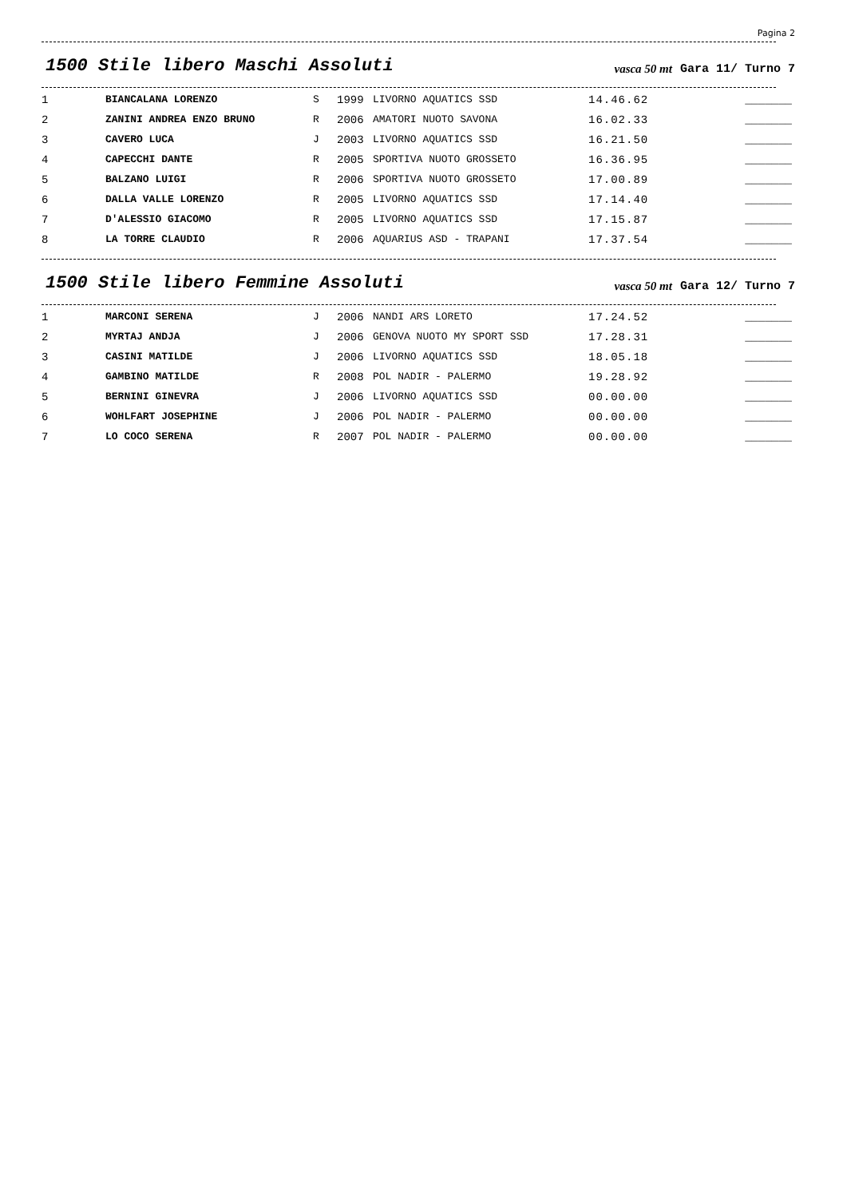Pagina 2
1500 Stile libero Maschi Assoluti
vasca 50 mt
Gara 11/ Turno 7
| 1 | BIANCALANA LORENZO | S | 1999 | LIVORNO AQUATICS SSD | 14.46.62 | _______ |
| 2 | ZANINI ANDREA ENZO BRUNO | R | 2006 | AMATORI NUOTO SAVONA | 16.02.33 | _______ |
| 3 | CAVERO LUCA | J | 2003 | LIVORNO AQUATICS SSD | 16.21.50 | _______ |
| 4 | CAPECCHI DANTE | R | 2005 | SPORTIVA NUOTO GROSSETO | 16.36.95 | _______ |
| 5 | BALZANO LUIGI | R | 2006 | SPORTIVA NUOTO GROSSETO | 17.00.89 | _______ |
| 6 | DALLA VALLE LORENZO | R | 2005 | LIVORNO AQUATICS SSD | 17.14.40 | _______ |
| 7 | D'ALESSIO GIACOMO | R | 2005 | LIVORNO AQUATICS SSD | 17.15.87 | _______ |
| 8 | LA TORRE CLAUDIO | R | 2006 | AQUARIUS ASD - TRAPANI | 17.37.54 | _______ |
1500 Stile libero Femmine Assoluti
vasca 50 mt
Gara 12/ Turno 7
| 1 | MARCONI SERENA | J | 2006 | NANDI ARS LORETO | 17.24.52 | _______ |
| 2 | MYRTAJ ANDJA | J | 2006 | GENOVA NUOTO MY SPORT SSD | 17.28.31 | _______ |
| 3 | CASINI MATILDE | J | 2006 | LIVORNO AQUATICS SSD | 18.05.18 | _______ |
| 4 | GAMBINO MATILDE | R | 2008 | POL NADIR - PALERMO | 19.28.92 | _______ |
| 5 | BERNINI GINEVRA | J | 2006 | LIVORNO AQUATICS SSD | 00.00.00 | _______ |
| 6 | WOHLFART JOSEPHINE | J | 2006 | POL NADIR - PALERMO | 00.00.00 | _______ |
| 7 | LO COCO SERENA | R | 2007 | POL NADIR - PALERMO | 00.00.00 | _______ |